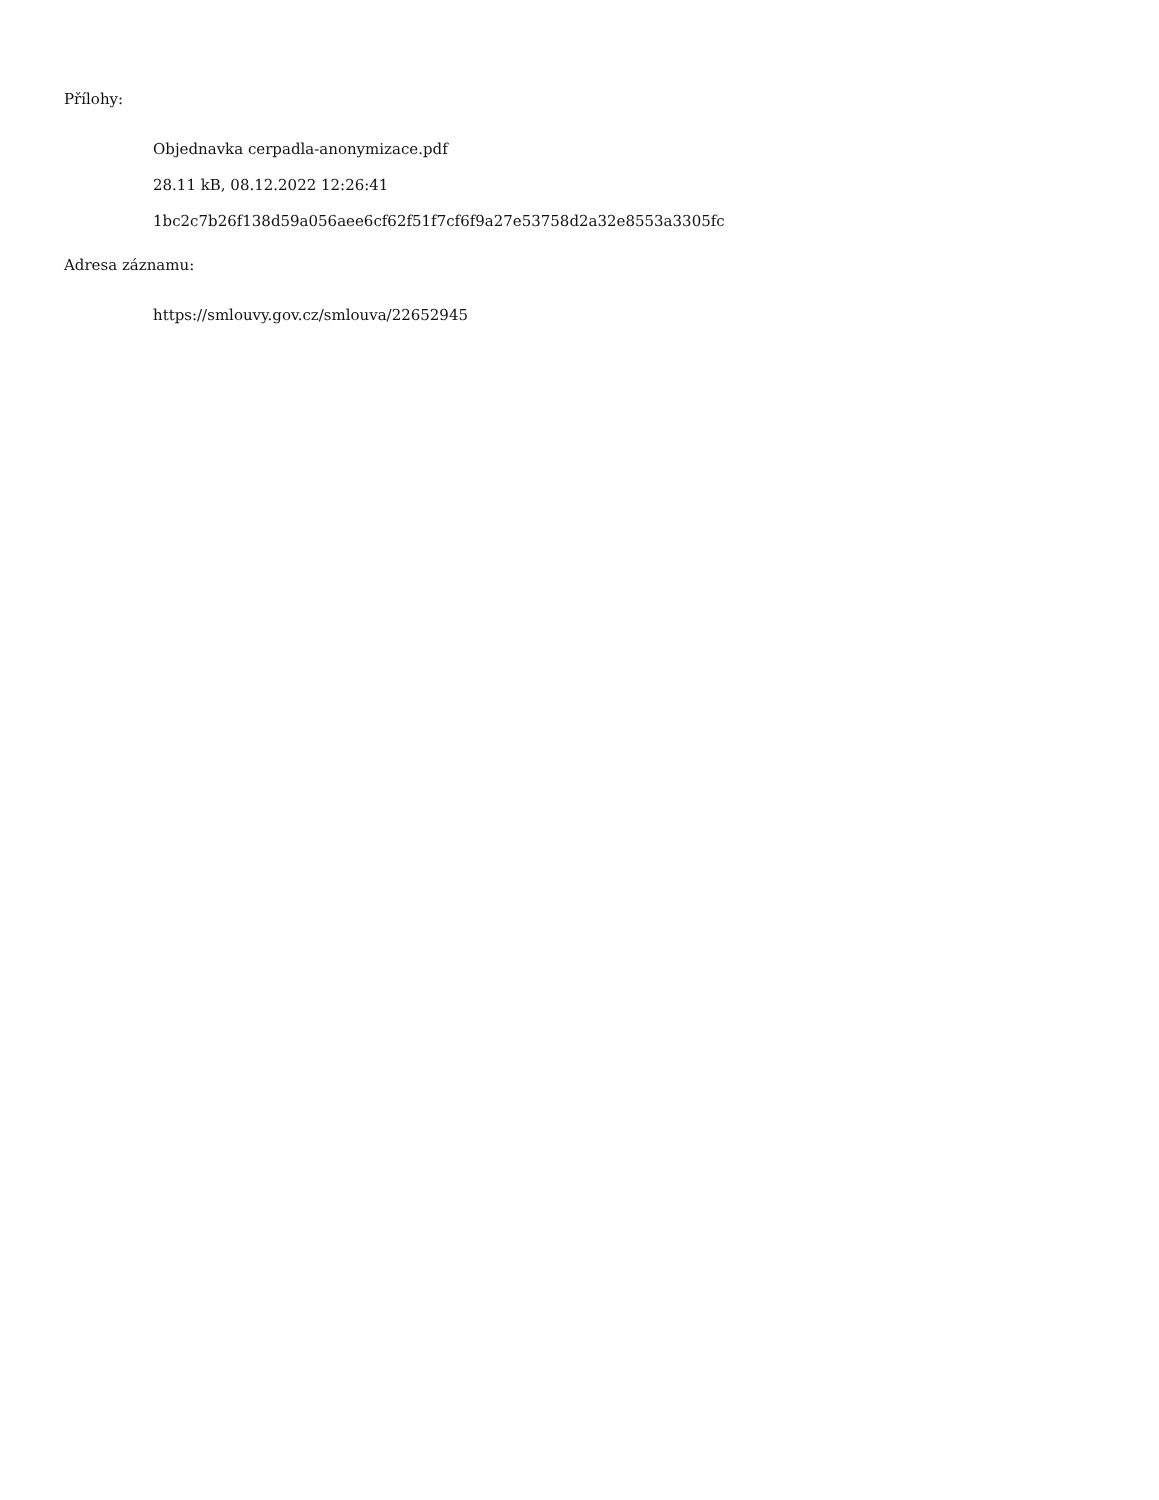Přílohy:
Objednavka cerpadla-anonymizace.pdf
28.11 kB, 08.12.2022 12:26:41
1bc2c7b26f138d59a056aee6cf62f51f7cf6f9a27e53758d2a32e8553a3305fc
Adresa záznamu:
https://smlouvy.gov.cz/smlouva/22652945